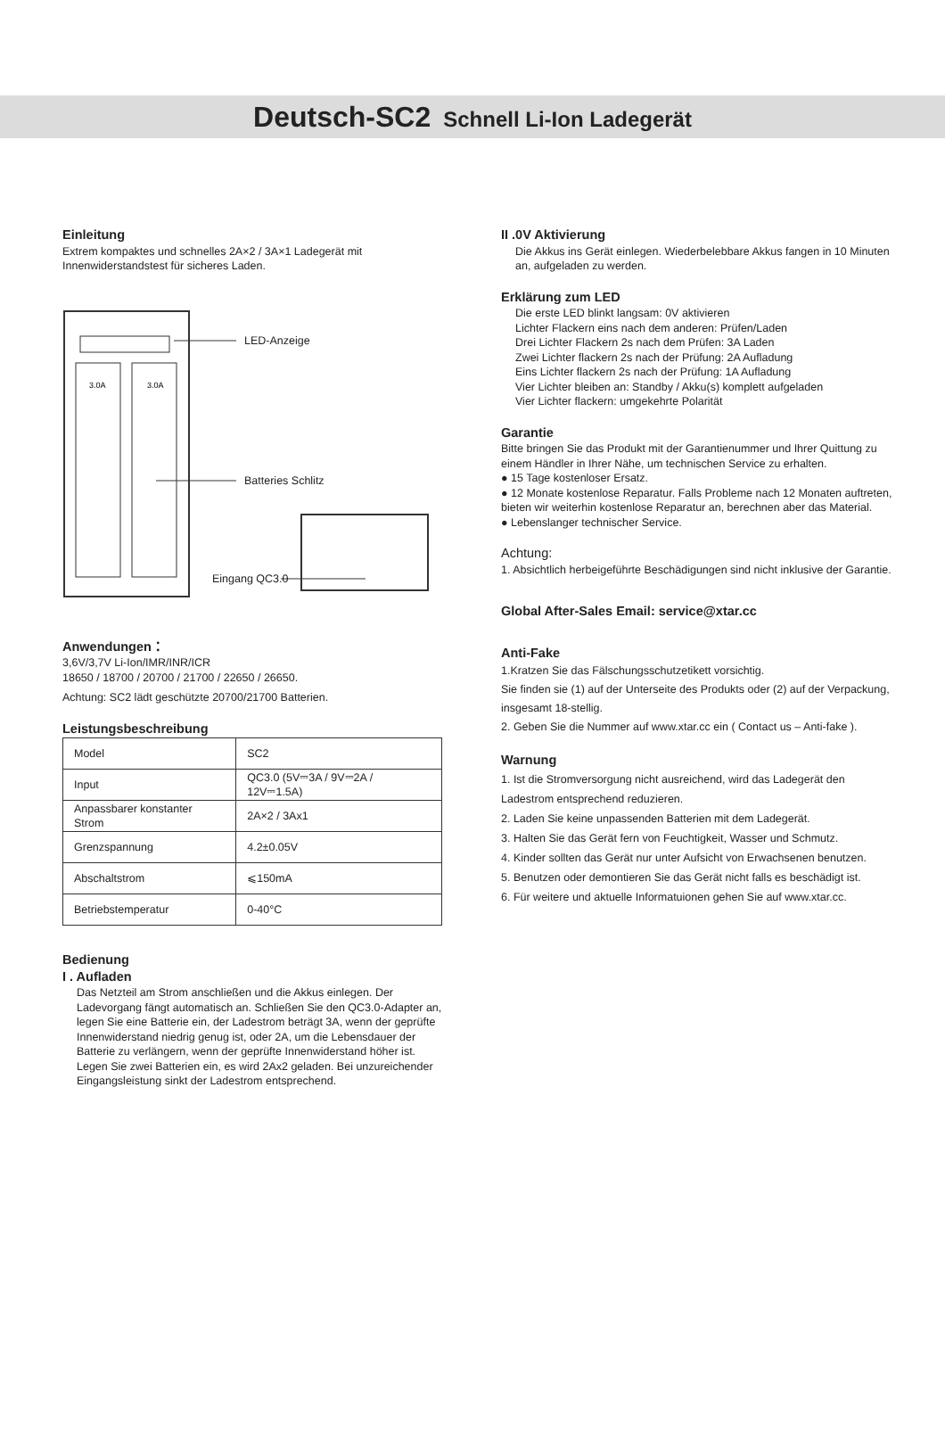Deutsch-SC2 Schnell Li-Ion Ladegerät
Einleitung
Extrem kompaktes und schnelles 2A×2 / 3A×1 Ladegerät mit Innenwiderstandstest für sicheres Laden.
3.0A
3.0A
LED-Anzeige
Batteries Schlitz
Eingang QC3.0
Anwendungen：
3,6V/3,7V Li-Ion/IMR/INR/ICR
18650 / 18700 / 20700 / 21700 / 22650 / 26650.
Achtung: SC2 lädt geschützte 20700/21700 Batterien.
Leistungsbeschreibung
| Model | SC2 |
| Input | QC3.0 (5V⎓3A / 9V⎓2A / 12V⎓1.5A) |
| Anpassbarer konstanter Strom | 2A×2 / 3Ax1 |
| Grenzspannung | 4.2±0.05V |
| Abschaltstrom | ⩽150mA |
| Betriebstemperatur | 0-40°C |
Bedienung
I . Aufladen
Das Netzteil am Strom anschließen und die Akkus einlegen. Der Ladevorgang fängt automatisch an. Schließen Sie den QC3.0-Adapter an, legen Sie eine Batterie ein, der Ladestrom beträgt 3A, wenn der geprüfte Innenwiderstand niedrig genug ist, oder 2A, um die Lebensdauer der Batterie zu verlängern, wenn der geprüfte Innenwiderstand höher ist. Legen Sie zwei Batterien ein, es wird 2Ax2 geladen. Bei unzureichender Eingangsleistung sinkt der Ladestrom entsprechend.
II .0V Aktivierung
Die Akkus ins Gerät einlegen. Wiederbelebbare Akkus fangen in 10 Minuten an, aufgeladen zu werden.
Erklärung zum LED
Die erste LED blinkt langsam: 0V aktivieren
Lichter Flackern eins nach dem anderen: Prüfen/Laden
Drei Lichter Flackern 2s nach dem Prüfen: 3A Laden
Zwei Lichter flackern 2s nach der Prüfung: 2A Aufladung
Eins Lichter flackern 2s nach der Prüfung: 1A Aufladung
Vier Lichter bleiben an: Standby / Akku(s) komplett aufgeladen
Vier Lichter flackern: umgekehrte Polarität
Garantie
Bitte bringen Sie das Produkt mit der Garantienummer und Ihrer Quittung zu einem Händler in Ihrer Nähe, um technischen Service zu erhalten.
● 15 Tage kostenloser Ersatz.
● 12 Monate kostenlose Reparatur. Falls Probleme nach 12 Monaten auftreten, bieten wir weiterhin kostenlose Reparatur an, berechnen aber das Material.
● Lebenslanger technischer Service.
Achtung:
1. Absichtlich herbeigeführte Beschädigungen sind nicht inklusive der Garantie.
Global After-Sales Email: service@xtar.cc
Anti-Fake
1.Kratzen Sie das Fälschungsschutzetikett vorsichtig.
Sie finden sie (1) auf der Unterseite des Produkts oder (2) auf der Verpackung, insgesamt 18-stellig.
2. Geben Sie die Nummer auf www.xtar.cc ein ( Contact us – Anti-fake ).
Warnung
1. Ist die Stromversorgung nicht ausreichend, wird das Ladegerät den Ladestrom entsprechend reduzieren.
2. Laden Sie keine unpassenden Batterien mit dem Ladegerät.
3. Halten Sie das Gerät fern von Feuchtigkeit, Wasser und Schmutz.
4. Kinder sollten das Gerät nur unter Aufsicht von Erwachsenen benutzen.
5. Benutzen oder demontieren Sie das Gerät nicht falls es beschädigt ist.
6. Für weitere und aktuelle Informatuionen gehen Sie auf www.xtar.cc.